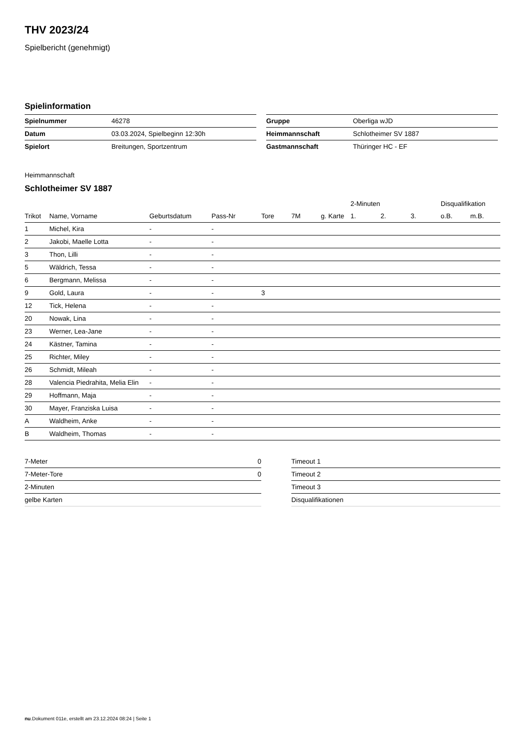THV 2023/24
Spielbericht (genehmigt)
Spielinformation
| Spielnummer | 46278 |
| Datum | 03.03.2024, Spielbeginn 12:30h |
| Spielort | Breitungen, Sportzentrum |
| Gruppe | Oberliga wJD |
| Heimmannschaft | Schlotheimer SV 1887 |
| Gastmannschaft | Thüringer HC - EF |
Heimmannschaft
Schlotheimer SV 1887
| | | | | | | | 2-Minuten | | | Disqualifikation | |
| --- | --- | --- | --- | --- | --- | --- | --- | --- | --- | --- | --- |
| Trikot | Name, Vorname | Geburtsdatum | Pass-Nr | Tore | 7M | g. Karte | 1. | 2. | 3. | o.B. | m.B. |
| 1 | Michel, Kira | - | - | | | | | | | | |
| 2 | Jakobi, Maelle Lotta | - | - | | | | | | | | |
| 3 | Thon, Lilli | - | - | | | | | | | | |
| 5 | Wäldrich, Tessa | - | - | | | | | | | | |
| 6 | Bergmann, Melissa | - | - | | | | | | | | |
| 9 | Gold, Laura | - | - | 3 | | | | | | | |
| 12 | Tick, Helena | - | - | | | | | | | | |
| 20 | Nowak, Lina | - | - | | | | | | | | |
| 23 | Werner, Lea-Jane | - | - | | | | | | | | |
| 24 | Kästner, Tamina | - | - | | | | | | | | |
| 25 | Richter, Miley | - | - | | | | | | | | |
| 26 | Schmidt, Mileah | - | - | | | | | | | | |
| 28 | Valencia Piedrahita, Melia Elin | - | - | | | | | | | | |
| 29 | Hoffmann, Maja | - | - | | | | | | | | |
| 30 | Mayer, Franziska Luisa | - | - | | | | | | | | |
| A | Waldheim, Anke | - | - | | | | | | | | |
| B | Waldheim, Thomas | - | - | | | | | | | | |
| 7-Meter | 0 |
| 7-Meter-Tore | 0 |
| 2-Minuten | |
| gelbe Karten | |
| Timeout 1 |
| Timeout 2 |
| Timeout 3 |
| Disqualifikationen |
nu.Dokument 011e, erstellt am 23.12.2024 08:24 | Seite 1